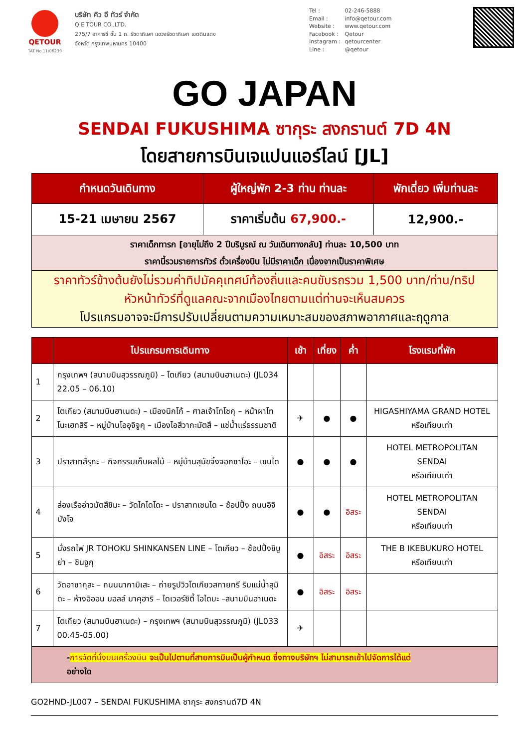QETOUR
TAT No.11/06239
บริษัท คิว อี ทัวร์ จำกัด
Q E TOUR CO.,LTD.
275/7 อาคารซี ชั้น 1 ถ. รัชดาภิเษก แขวงรัชดาภิเษก เขตดินแดง
จังหวัด กรุงเทพมหานคร 10400
Tel : 02-246-5888
Email : info@qetour.com
Website : www.qetour.com
Facebook : Qetour
Instagram : qetourcenter
Line : @qetour
GO JAPAN
SENDAI FUKUSHIMA ซากุระ สงกรานต์ 7D 4N
โดยสายการบินเจแปนแอร์ไลน์ [JL]
| กำหนดวันเดินทาง | ผู้ใหญ่พัก 2-3 ท่าน ท่านละ | พักเดี่ยว เพิ่มท่านละ |
| --- | --- | --- |
| 15-21 เมษายน 2567 | ราคาเริ่มต้น 67,900.- | 12,900.- |
| ราคาเด็กทารก [อายุไม่ถึง 2 ปีบริบูรณ์ ณ วันเดินทางกลับ] ท่านละ 10,500 บาท ราคานี้รวมรายการทัวร์ ตั๋วเครื่องบิน ไม่มีราคาเด็ก เนื่องจากเป็นราคาพิเศษ | | |
| ราคาทัวร์ข้างต้นยังไม่รวมค่าทิปมัคคุเทศน์ท้องถิ่นและคนขับรถรวม 1,500 บาท/ท่าน/ทริป หัวหน้าทัวร์ที่ดูแลคณะจากเมืองไทยตามแต่ท่านจะเห็นสมควร โปรแกรมอาจจะมีการปรับเปลี่ยนตามความเหมาะสมของสภาพอากาศและฤดูกาล | | |
| | โปรแกรมการเดินทาง | เช้า | เที่ยง | ค่ำ | โรงแรมที่พัก |
| --- | --- | --- | --- | --- | --- |
| 1 | กรุงเทพฯ (สนามบินสุวรรณภูมิ) – โตเกียว (สนามบินฮาเนดะ) (JL034 22.05 – 06.10) | | | | |
| 2 | โตเกียว (สนามบินฮาเนดะ) – เมืองนิกโก้ – ศาลเจ้าโทโชคุ – หน้าผาโทโนะเฮทสิริ – หมู่บ้านโออุจิจูคุ – เมืองไอสึวากะมัตสึ – แช่น้ำแร่ธรรมชาติ | ✈ | ● | ● | HIGASHIYAMA GRAND HOTEL หรือเทียบเท่า |
| 3 | ปราสาทสึรุกะ – กิจกรรมเก็บผลไม้ – หมู่บ้านสุนัขจิ้งจอกซาโอะ – เซนได | ● | ● | ● | HOTEL METROPOLITAN SENDAI หรือเทียบเท่า |
| 4 | ล่องเรืออ่าวมัตสึชิมะ – วัดไกไดโดะ – ปราสาทเซนได – ช้อปปิ้ง ถนนอิจิบังโจ | ● | ● | อิสระ | HOTEL METROPOLITAN SENDAI หรือเทียบเท่า |
| 5 | นั่งรถไฟ JR TOHOKU SHINKANSEN LINE – โตเกียว – ช้อปปิ้งชิบูย่า – ชินจูกุ | ● | อิสระ | อิสระ | THE B IKEBUKURO HOTEL หรือเทียบเท่า |
| 6 | วัดอาซากุสะ – ถนนนากามิเสะ – ถ่ายรูปวิวโตเกียวสกายทรี ริมแม่น้ำสุมิดะ – ห้างอิออน มอลล์ มาคุฮาริ – ไดเวอร์ซิตี้ โอไดบะ –สนามบินฮาเนดะ | ● | อิสระ | อิสระ | |
| 7 | โตเกียว (สนามบินฮาเนดะ) – กรุงเทพฯ (สนามบินสุวรรณภูมิ) (JL033 00.45-05.00) | ✈ | | | |
| - การจัดที่นั่งบนเครื่องบิน จะเป็นไปตามที่สายการบินเป็นผู้กำหนด ซึ่งทางบริษัทฯ ไม่สามารถเข้าไปจัดการได้แต่ อย่างใด | | | | | |
GO2HND-JL007 – SENDAI FUKUSHIMA ซากุระ สงกรานต์7D 4N